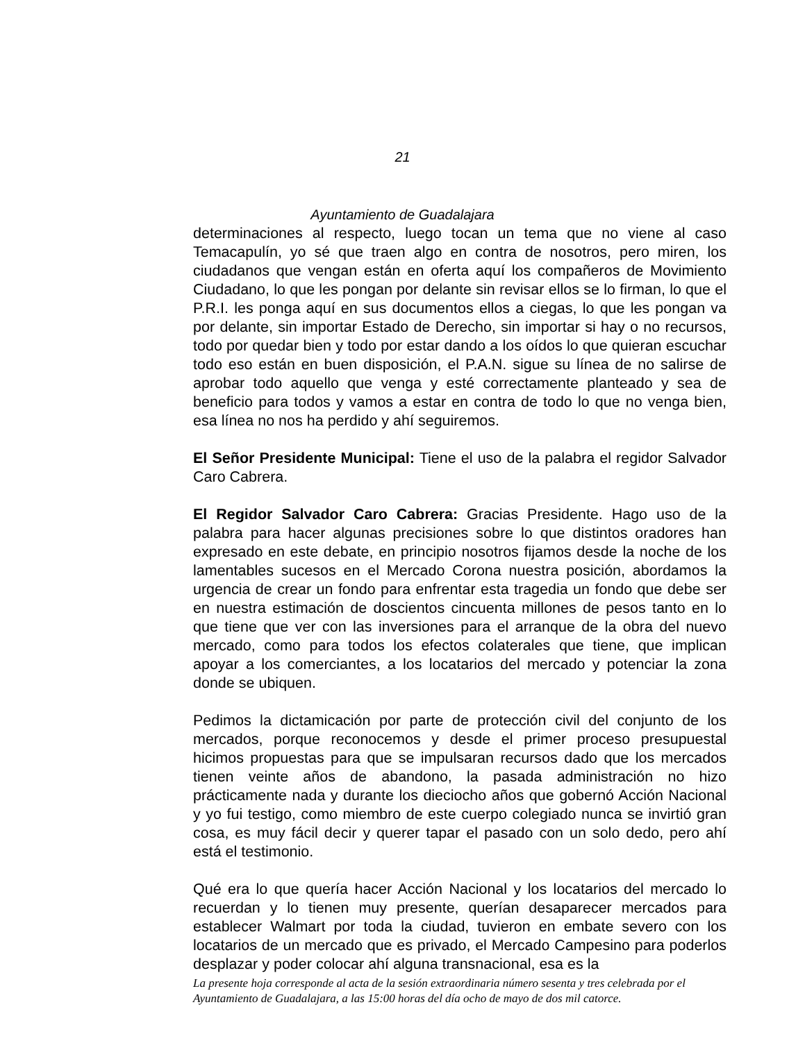21
Ayuntamiento de Guadalajara
determinaciones al respecto, luego tocan un tema que no viene al caso Temacapulín, yo sé que traen algo en contra de nosotros, pero miren, los ciudadanos que vengan están en oferta aquí los compañeros de Movimiento Ciudadano, lo que les pongan por delante sin revisar ellos se lo firman, lo que el P.R.I. les ponga aquí en sus documentos ellos a ciegas, lo que les pongan va por delante, sin importar Estado de Derecho, sin importar si hay o no recursos, todo por quedar bien y todo por estar dando a los oídos lo que quieran escuchar todo eso están en buen disposición, el P.A.N. sigue su línea de no salirse de aprobar todo aquello que venga y esté correctamente planteado y sea de beneficio para todos y vamos a estar en contra de todo lo que no venga bien, esa línea no nos ha perdido y ahí seguiremos.
El Señor Presidente Municipal: Tiene el uso de la palabra el regidor Salvador Caro Cabrera.
El Regidor Salvador Caro Cabrera: Gracias Presidente. Hago uso de la palabra para hacer algunas precisiones sobre lo que distintos oradores han expresado en este debate, en principio nosotros fijamos desde la noche de los lamentables sucesos en el Mercado Corona nuestra posición, abordamos la urgencia de crear un fondo para enfrentar esta tragedia un fondo que debe ser en nuestra estimación de doscientos cincuenta millones de pesos tanto en lo que tiene que ver con las inversiones para el arranque de la obra del nuevo mercado, como para todos los efectos colaterales que tiene, que implican apoyar a los comerciantes, a los locatarios del mercado y potenciar la zona donde se ubiquen.
Pedimos la dictamicación por parte de protección civil del conjunto de los mercados, porque reconocemos y desde el primer proceso presupuestal hicimos propuestas para que se impulsaran recursos dado que los mercados tienen veinte años de abandono, la pasada administración no hizo prácticamente nada y durante los dieciocho años que gobernó Acción Nacional y yo fui testigo, como miembro de este cuerpo colegiado nunca se invirtió gran cosa, es muy fácil decir y querer tapar el pasado con un solo dedo, pero ahí está el testimonio.
Qué era lo que quería hacer Acción Nacional y los locatarios del mercado lo recuerdan y lo tienen muy presente, querían desaparecer mercados para establecer Walmart por toda la ciudad, tuvieron en embate severo con los locatarios de un mercado que es privado, el Mercado Campesino para poderlos desplazar y poder colocar ahí alguna transnacional, esa es la
La presente hoja corresponde al acta de la sesión extraordinaria número sesenta y tres celebrada por el Ayuntamiento de Guadalajara, a las 15:00 horas del día ocho de mayo de dos mil catorce.